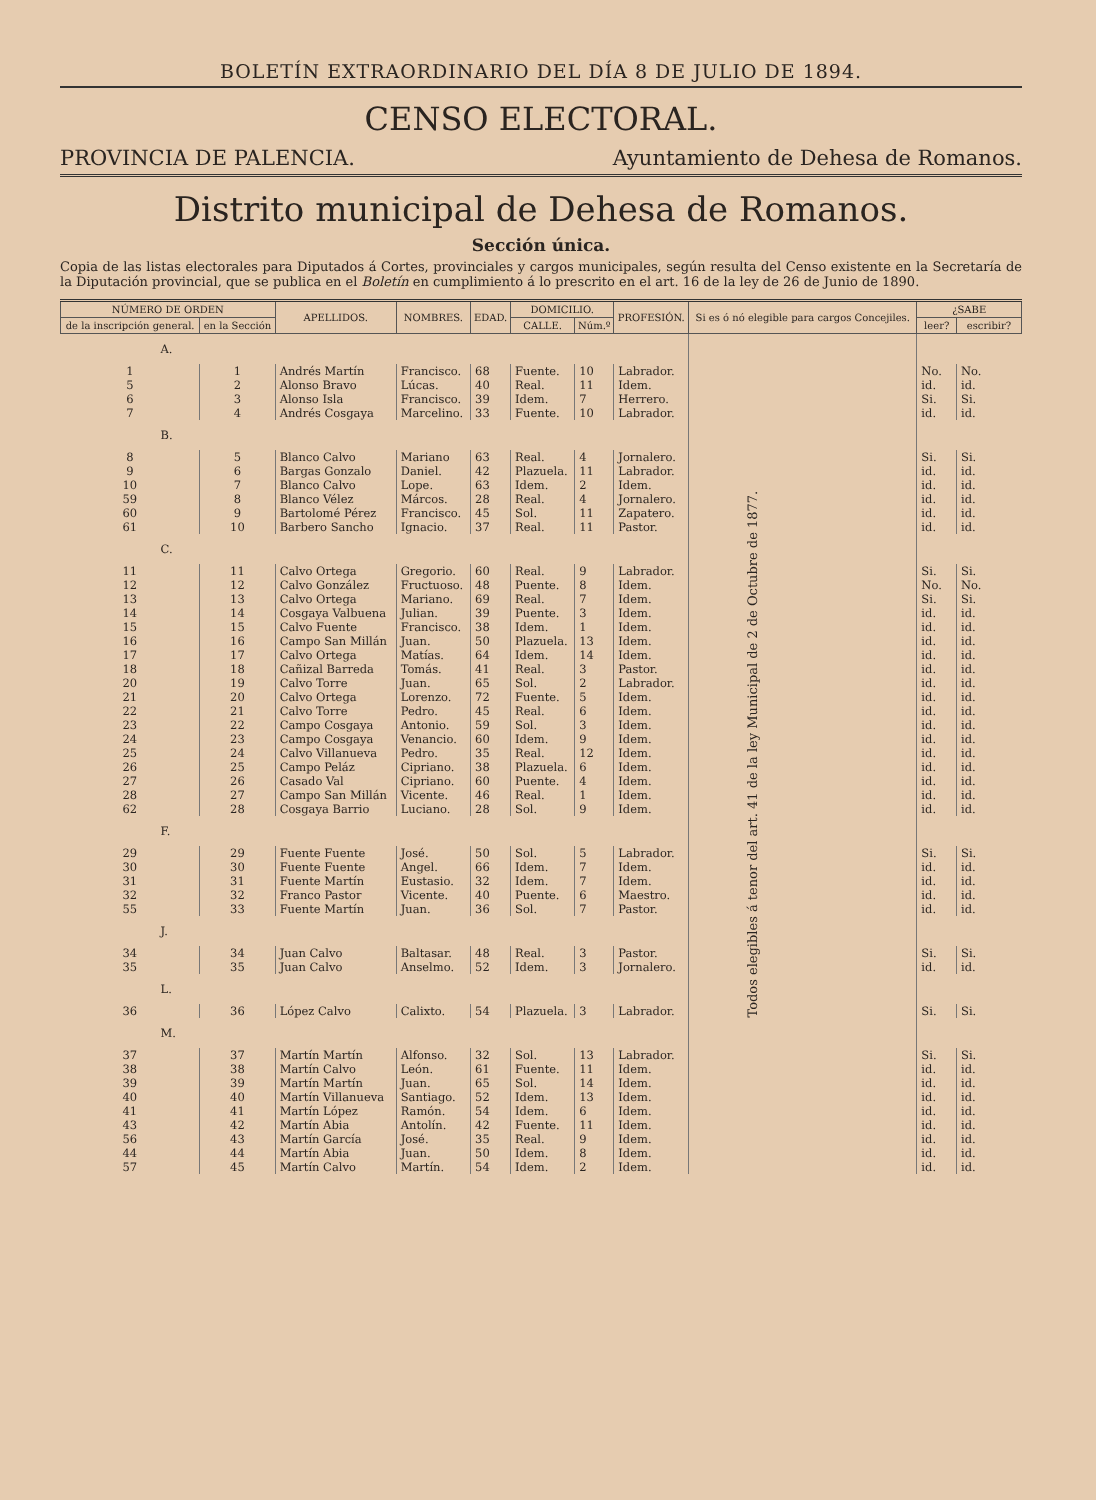BOLETÍN EXTRAORDINARIO DEL DÍA 8 DE JULIO DE 1894.
CENSO ELECTORAL.
PROVINCIA DE PALENCIA. Ayuntamiento de Dehesa de Romanos.
Distrito municipal de Dehesa de Romanos.
Sección única.
Copia de las listas electorales para Diputados á Cortes, provinciales y cargos municipales, según resulta del Censo existente en la Secretaría de la Diputación provincial, que se publica en el Boletín en cumplimiento á lo prescrito en el art. 16 de la ley de 26 de Junio de 1890.
| NÚMERO DE ORDEN | | APELLIDOS. | NOMBRES. | EDAD. | DOMICILIO. | | PROFESIÓN. | Si es ó nó elegible para cargos Concejiles. | ¿SABE | |
| --- | --- | --- | --- | --- | --- | --- | --- | --- | --- | --- |
| de la inscripción general. | en la Sección | | | | CALLE. | Núm.º | | | leer? | escribir? |
| A. | | | | | | | | Todos elegibles á tenor del art. 41 de la ley Municipal de 2 de Octubre de 1877. | | |
| 1 | 1 | Andrés Martín | Francisco. | 68 | Fuente. | 10 | Labrador. | | No. | No. |
| 5 | 2 | Alonso Bravo | Lúcas. | 40 | Real. | 11 | Idem. | | id. | id. |
| 6 | 3 | Alonso Isla | Francisco. | 39 | Idem. | 7 | Herrero. | | Si. | Si. |
| 7 | 4 | Andrés Cosgaya | Marcelino. | 33 | Fuente. | 10 | Labrador. | | id. | id. |
| B. | | | | | | | | | | |
| 8 | 5 | Blanco Calvo | Mariano | 63 | Real. | 4 | Jornalero. | | Si. | Si. |
| 9 | 6 | Bargas Gonzalo | Daniel. | 42 | Plazuela. | 11 | Labrador. | | id. | id. |
| 10 | 7 | Blanco Calvo | Lope. | 63 | Idem. | 2 | Idem. | | id. | id. |
| 59 | 8 | Blanco Vélez | Márcos. | 28 | Real. | 4 | Jornalero. | | id. | id. |
| 60 | 9 | Bartolomé Pérez | Francisco. | 45 | Sol. | 11 | Zapatero. | | id. | id. |
| 61 | 10 | Barbero Sancho | Ignacio. | 37 | Real. | 11 | Pastor. | | id. | id. |
| C. | | | | | | | | | | |
| 11 | 11 | Calvo Ortega | Gregorio. | 60 | Real. | 9 | Labrador. | | Si. | Si. |
| 12 | 12 | Calvo González | Fructuoso. | 48 | Puente. | 8 | Idem. | | No. | No. |
| 13 | 13 | Calvo Ortega | Mariano. | 69 | Real. | 7 | Idem. | | Si. | Si. |
| 14 | 14 | Cosgaya Valbuena | Julian. | 39 | Puente. | 3 | Idem. | | id. | id. |
| 15 | 15 | Calvo Fuente | Francisco. | 38 | Idem. | 1 | Idem. | | id. | id. |
| 16 | 16 | Campo San Millán | Juan. | 50 | Plazuela. | 13 | Idem. | | id. | id. |
| 17 | 17 | Calvo Ortega | Matías. | 64 | Idem. | 14 | Idem. | | id. | id. |
| 18 | 18 | Cañizal Barreda | Tomás. | 41 | Real. | 3 | Pastor. | | id. | id. |
| 20 | 19 | Calvo Torre | Juan. | 65 | Sol. | 2 | Labrador. | | id. | id. |
| 21 | 20 | Calvo Ortega | Lorenzo. | 72 | Fuente. | 5 | Idem. | | id. | id. |
| 22 | 21 | Calvo Torre | Pedro. | 45 | Real. | 6 | Idem. | | id. | id. |
| 23 | 22 | Campo Cosgaya | Antonio. | 59 | Sol. | 3 | Idem. | | id. | id. |
| 24 | 23 | Campo Cosgaya | Venancio. | 60 | Idem. | 9 | Idem. | | id. | id. |
| 25 | 24 | Calvo Villanueva | Pedro. | 35 | Real. | 12 | Idem. | | id. | id. |
| 26 | 25 | Campo Peláz | Cipriano. | 38 | Plazuela. | 6 | Idem. | | id. | id. |
| 27 | 26 | Casado Val | Cipriano. | 60 | Puente. | 4 | Idem. | | id. | id. |
| 28 | 27 | Campo San Millán | Vicente. | 46 | Real. | 1 | Idem. | | id. | id. |
| 62 | 28 | Cosgaya Barrio | Luciano. | 28 | Sol. | 9 | Idem. | | id. | id. |
| F. | | | | | | | | | | |
| 29 | 29 | Fuente Fuente | José. | 50 | Sol. | 5 | Labrador. | | Si. | Si. |
| 30 | 30 | Fuente Fuente | Angel. | 66 | Idem. | 7 | Idem. | | id. | id. |
| 31 | 31 | Fuente Martín | Eustasio. | 32 | Idem. | 7 | Idem. | | id. | id. |
| 32 | 32 | Franco Pastor | Vicente. | 40 | Puente. | 6 | Maestro. | | id. | id. |
| 55 | 33 | Fuente Martín | Juan. | 36 | Sol. | 7 | Pastor. | | id. | id. |
| J. | | | | | | | | | | |
| 34 | 34 | Juan Calvo | Baltasar. | 48 | Real. | 3 | Pastor. | | Si. | Si. |
| 35 | 35 | Juan Calvo | Anselmo. | 52 | Idem. | 3 | Jornalero. | | id. | id. |
| L. | | | | | | | | | | |
| 36 | 36 | López Calvo | Calixto. | 54 | Plazuela. | 3 | Labrador. | | Si. | Si. |
| M. | | | | | | | | | | |
| 37 | 37 | Martín Martín | Alfonso. | 32 | Sol. | 13 | Labrador. | | Si. | Si. |
| 38 | 38 | Martín Calvo | León. | 61 | Fuente. | 11 | Idem. | | id. | id. |
| 39 | 39 | Martín Martín | Juan. | 65 | Sol. | 14 | Idem. | | id. | id. |
| 40 | 40 | Martín Villanueva | Santiago. | 52 | Idem. | 13 | Idem. | | id. | id. |
| 41 | 41 | Martín López | Ramón. | 54 | Idem. | 6 | Idem. | | id. | id. |
| 43 | 42 | Martín Abia | Antolín. | 42 | Fuente. | 11 | Idem. | | id. | id. |
| 56 | 43 | Martín García | José. | 35 | Real. | 9 | Idem. | | id. | id. |
| 44 | 44 | Martín Abia | Juan. | 50 | Idem. | 8 | Idem. | | id. | id. |
| 57 | 45 | Martín Calvo | Martín. | 54 | Idem. | 2 | Idem. | | id. | id. |